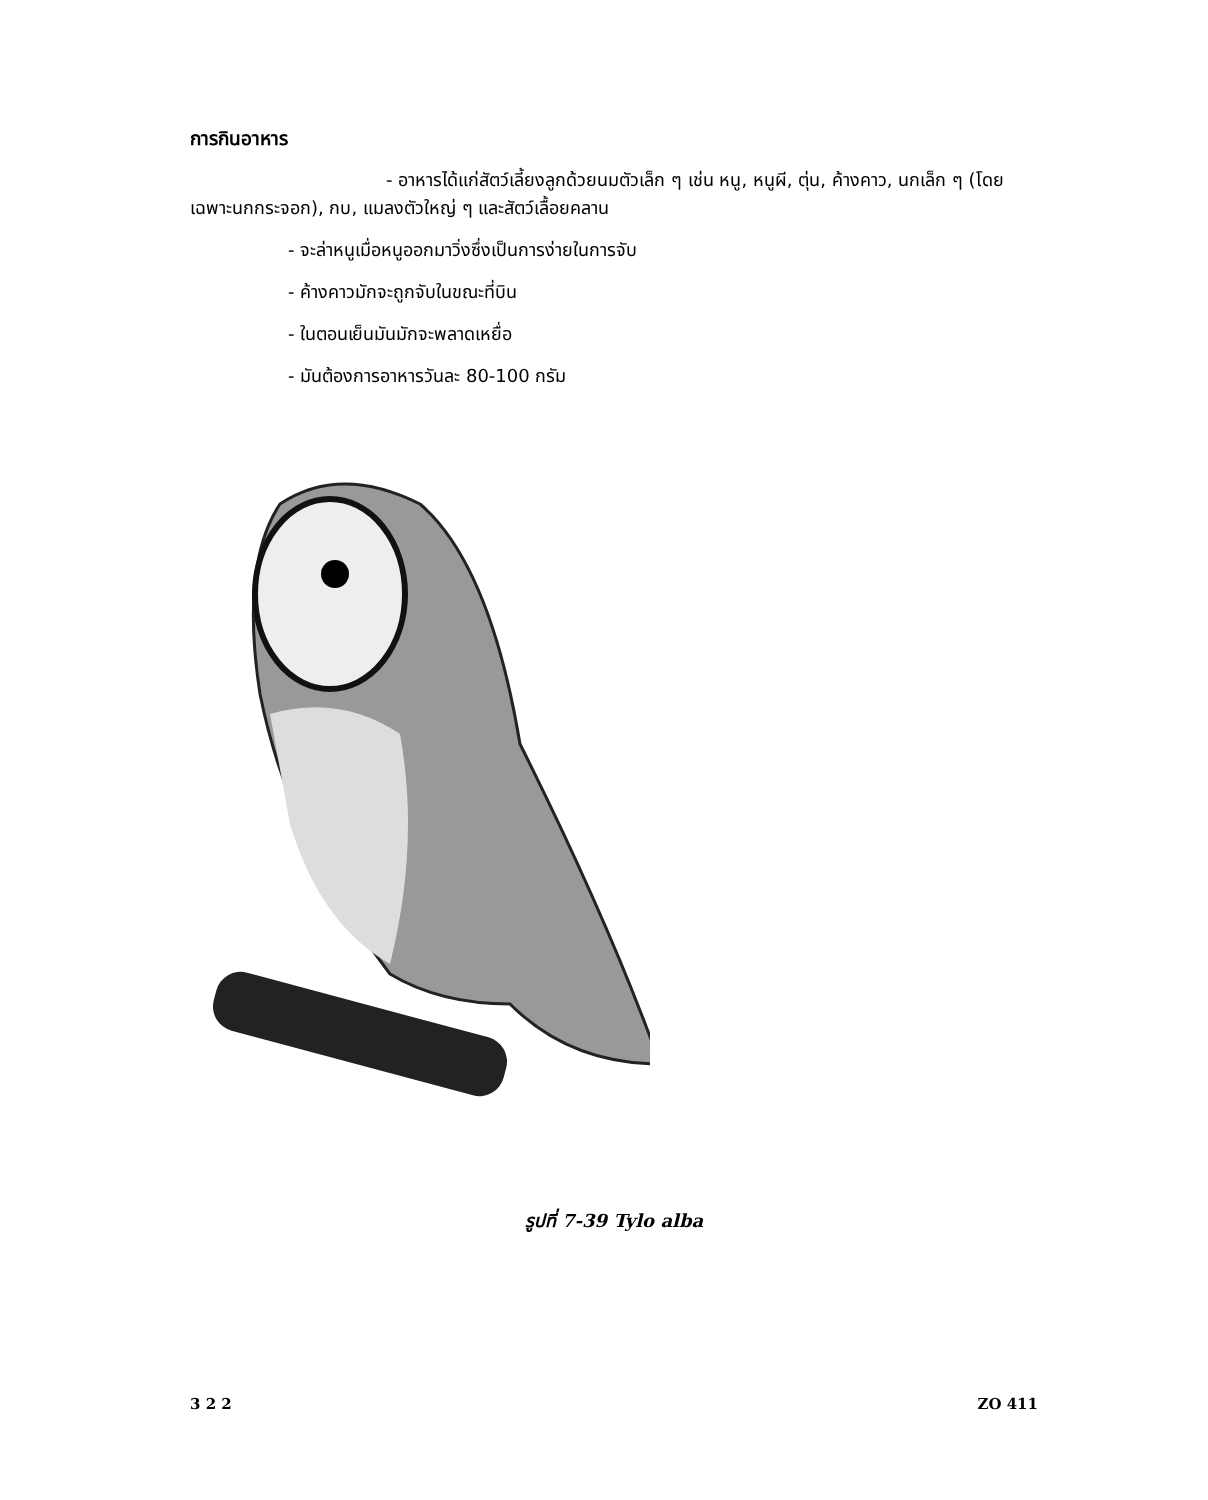การกินอาหาร
- อาหารได้แก่สัตว์เลี้ยงลูกด้วยนมตัวเล็ก ๆ เช่น หนู, หนูผี, ตุ่น, ค้างคาว, นกเล็ก ๆ (โดยเฉพาะนกกระจอก), กบ, แมลงตัวใหญ่ ๆ และสัตว์เลื้อยคลาน
- จะล่าหนูเมื่อหนูออกมาวิ่งซึ่งเป็นการง่ายในการจับ
- ค้างคาวมักจะถูกจับในขณะที่บิน
- ในตอนเย็นมันมักจะพลาดเหยื่อ
- มันต้องการอาหารวันละ 80-100 กรัม
รูปที่ 7-39 Tylo alba
3 2 2 ZO 411